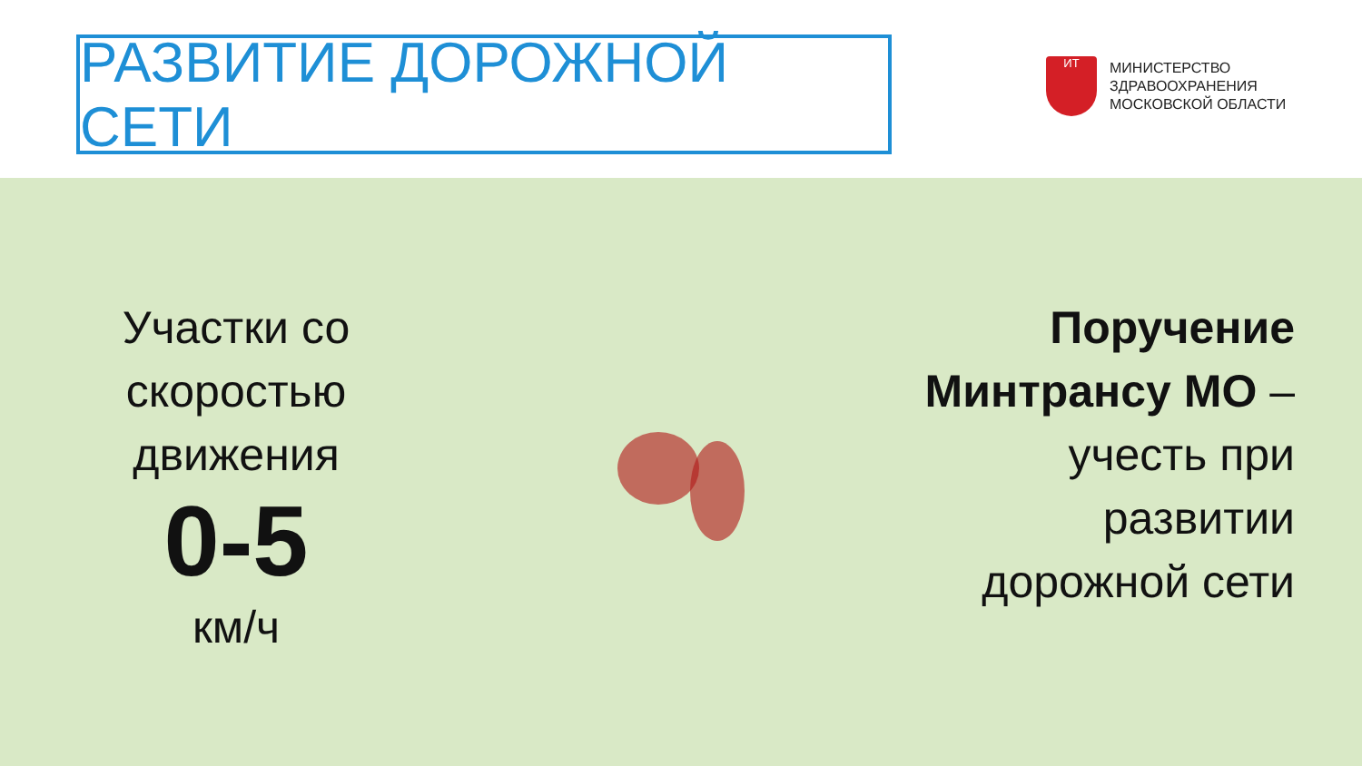РАЗВИТИЕ ДОРОЖНОЙ СЕТИ
ИТ
МИНИСТЕРСТВО
ЗДРАВООХРАНЕНИЯ
МОСКОВСКОЙ ОБЛАСТИ
Участки со скоростью движения
0-5
км/ч
Поручение
Минтрансу МО –
учесть при
развитии
дорожной сети